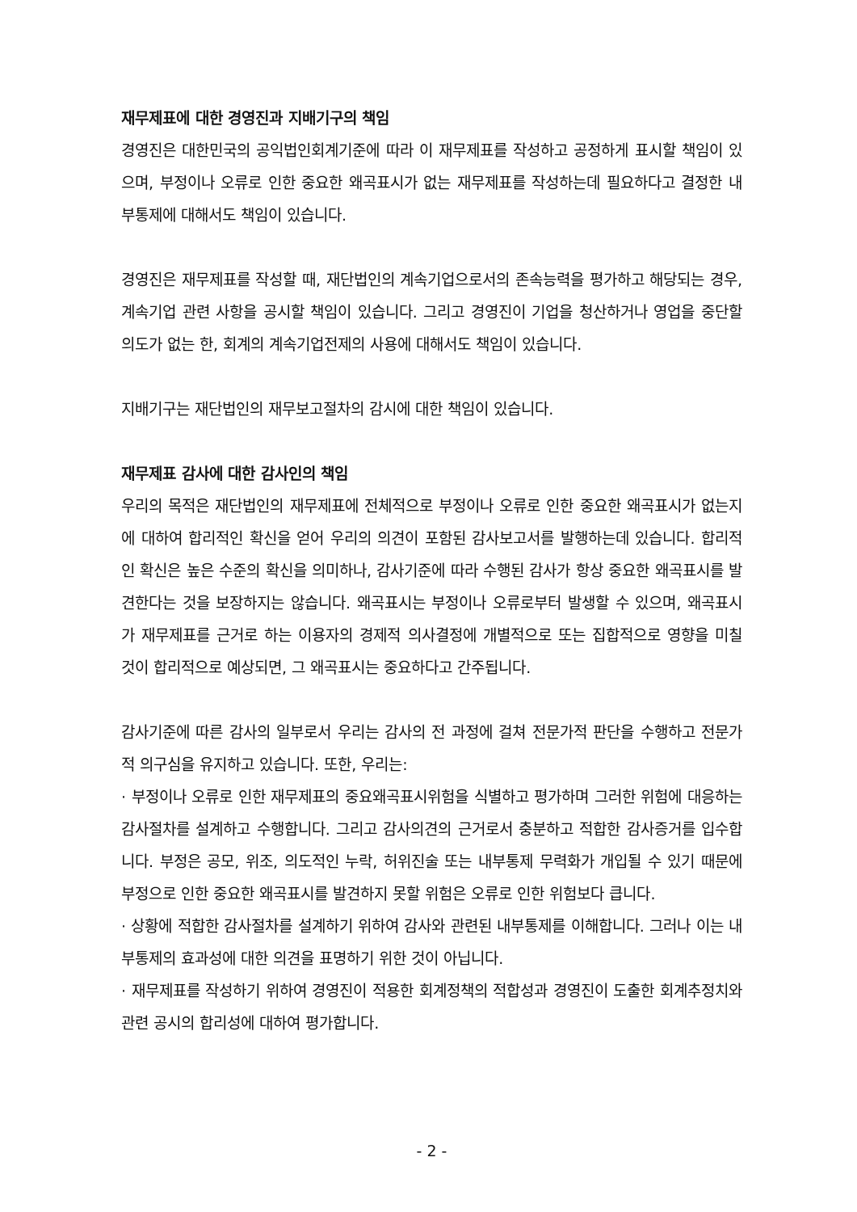재무제표에 대한 경영진과 지배기구의 책임
경영진은 대한민국의 공익법인회계기준에 따라 이 재무제표를 작성하고 공정하게 표시할 책임이 있으며, 부정이나 오류로 인한 중요한 왜곡표시가 없는 재무제표를 작성하는데 필요하다고 결정한 내부통제에 대해서도 책임이 있습니다.
경영진은 재무제표를 작성할 때, 재단법인의 계속기업으로서의 존속능력을 평가하고 해당되는 경우, 계속기업 관련 사항을 공시할 책임이 있습니다. 그리고 경영진이 기업을 청산하거나 영업을 중단할 의도가 없는 한, 회계의 계속기업전제의 사용에 대해서도 책임이 있습니다.
지배기구는 재단법인의 재무보고절차의 감시에 대한 책임이 있습니다.
재무제표 감사에 대한 감사인의 책임
우리의 목적은 재단법인의 재무제표에 전체적으로 부정이나 오류로 인한 중요한 왜곡표시가 없는지에 대하여 합리적인 확신을 얻어 우리의 의견이 포함된 감사보고서를 발행하는데 있습니다. 합리적인 확신은 높은 수준의 확신을 의미하나, 감사기준에 따라 수행된 감사가 항상 중요한 왜곡표시를 발견한다는 것을 보장하지는 않습니다. 왜곡표시는 부정이나 오류로부터 발생할 수 있으며, 왜곡표시가 재무제표를 근거로 하는 이용자의 경제적 의사결정에 개별적으로 또는 집합적으로 영향을 미칠 것이 합리적으로 예상되면, 그 왜곡표시는 중요하다고 간주됩니다.
감사기준에 따른 감사의 일부로서 우리는 감사의 전 과정에 걸쳐 전문가적 판단을 수행하고 전문가적 의구심을 유지하고 있습니다. 또한, 우리는:
· 부정이나 오류로 인한 재무제표의 중요왜곡표시위험을 식별하고 평가하며 그러한 위험에 대응하는 감사절차를 설계하고 수행합니다. 그리고 감사의견의 근거로서 충분하고 적합한 감사증거를 입수합니다. 부정은 공모, 위조, 의도적인 누락, 허위진술 또는 내부통제 무력화가 개입될 수 있기 때문에 부정으로 인한 중요한 왜곡표시를 발견하지 못할 위험은 오류로 인한 위험보다 큽니다.
· 상황에 적합한 감사절차를 설계하기 위하여 감사와 관련된 내부통제를 이해합니다. 그러나 이는 내부통제의 효과성에 대한 의견을 표명하기 위한 것이 아닙니다.
· 재무제표를 작성하기 위하여 경영진이 적용한 회계정책의 적합성과 경영진이 도출한 회계추정치와 관련 공시의 합리성에 대하여 평가합니다.
- 2 -